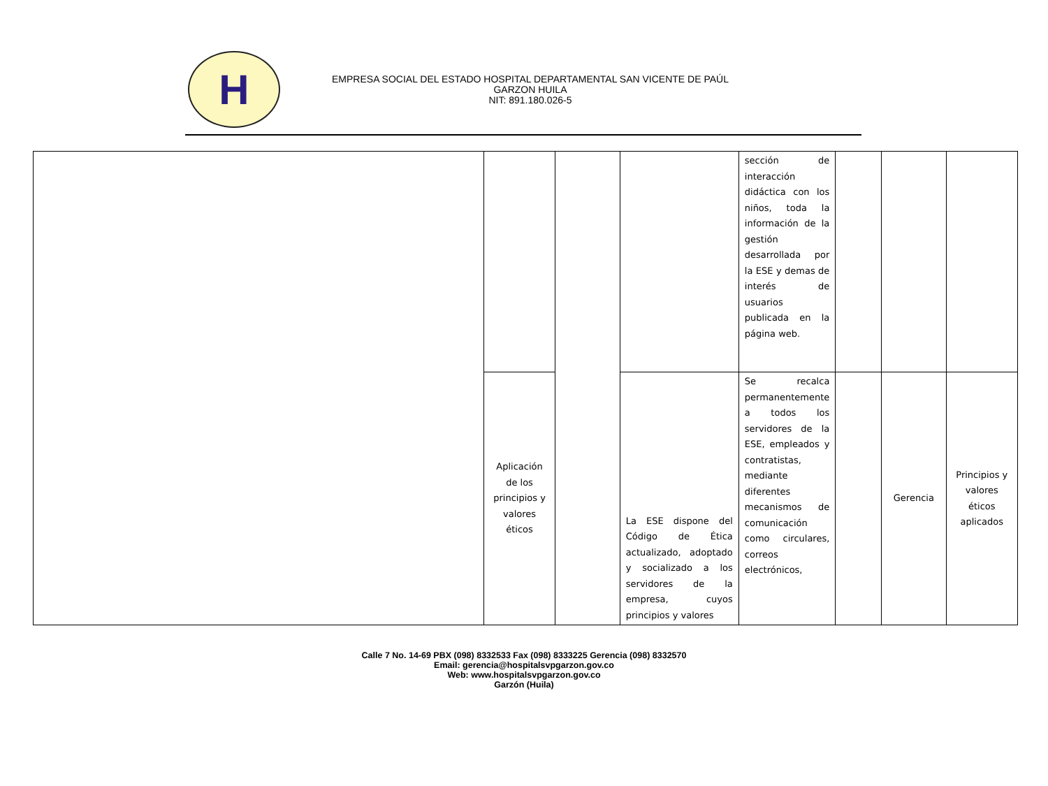H
EMPRESA SOCIAL DEL ESTADO HOSPITAL DEPARTAMENTAL SAN VICENTE DE PAÚL
GARZON HUILA
NIT: 891.180.026-5
| | | | | sección de interacción didáctica con los niños, toda la información de la gestión desarrollada por la ESE y demas de interés de usuarios publicada en la página web. | | | |
| | Aplicación de los principios y valores éticos | | La ESE dispone del Código de Ética actualizado, adoptado y socializado a los servidores de la empresa, cuyos principios y valores | Se recalca permanentemente a todos los servidores de la ESE, empleados y contratistas, mediante diferentes mecanismos de comunicación como circulares, correos electrónicos, | | Gerencia | Principios y valores éticos aplicados |
Calle 7 No. 14-69 PBX (098) 8332533 Fax (098) 8333225 Gerencia (098) 8332570
Email: gerencia@hospitalsvpgarzon.gov.co
Web: www.hospitalsvpgarzon.gov.co
Garzón (Huila)